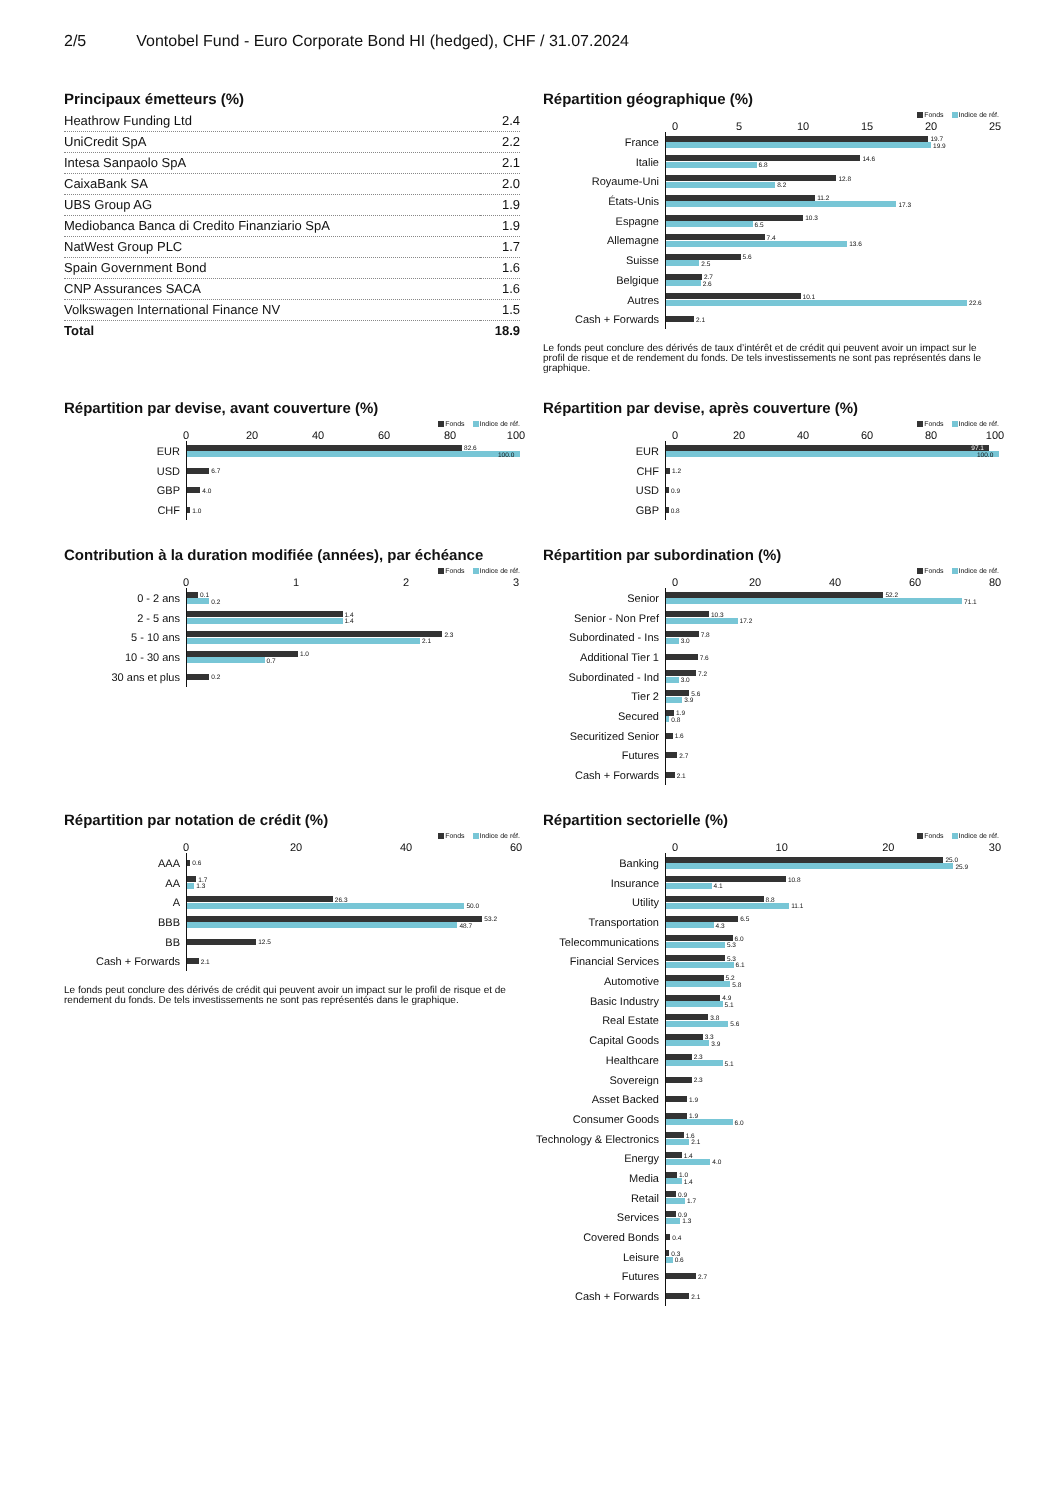2/5 Vontobel Fund - Euro Corporate Bond HI (hedged), CHF / 31.07.2024
Principaux émetteurs (%)
| Heathrow Funding Ltd | 2.4 |
| UniCredit SpA | 2.2 |
| Intesa Sanpaolo SpA | 2.1 |
| CaixaBank SA | 2.0 |
| UBS Group AG | 1.9 |
| Mediobanca Banca di Credito Finanziario SpA | 1.9 |
| NatWest Group PLC | 1.7 |
| Spain Government Bond | 1.6 |
| CNP Assurances SACA | 1.6 |
| Volkswagen International Finance NV | 1.5 |
| Total | 18.9 |
Répartition géographique (%)
Fonds Indice de réf.
05 10 15 20 25
France
19.7
19.9
Italie
14.6
6.8
Royaume-Uni
12.8
8.2
États-Unis
11.2
17.3
Espagne
10.3
6.5
Allemagne
7.4
13.6
Suisse
5.6
2.5
Belgique
2.7
2.6
Autres
10.1
22.6
Cash + Forwards
2.1
Le fonds peut conclure des dérivés de taux d’intérêt et de crédit qui peuvent avoir un impact sur le profil de risque et de rendement du fonds. De tels investissements ne sont pas représentés dans le graphique.
Répartition par devise, avant couverture (%)
Fonds Indice de réf.
0 20 40 60 80 100
EUR
82.6
100.0
USD
6.7
GBP
4.0
CHF
1.0
Répartition par devise, après couverture (%)
Fonds Indice de réf.
0 20 40 60 80 100
EUR
97.1
100.0
CHF
1.2
USD
0.9
GBP
0.8
Contribution à la duration modifiée (années), par échéance
Fonds Indice de réf.
0123
0 - 2 ans
0.1
0.2
2 - 5 ans
1.4
1.4
5 - 10 ans
2.3
2.1
10 - 30 ans
1.0
0.7
30 ans et plus
0.2
Répartition par subordination (%)
Fonds Indice de réf.
0 20 40 60 80
Senior
52.2
71.1
Senior - Non Pref
10.3
17.2
Subordinated - Ins
7.8
3.0
Additional Tier 1
7.6
Subordinated - Ind
7.2
3.0
Tier 2
5.6
3.9
Secured
1.9
0.8
Securitized Senior
1.6
Futures
2.7
Cash + Forwards
2.1
Répartition par notation de crédit (%)
Fonds Indice de réf.
0 20 40 60
AAA
0.6
AA
1.7
1.3
A
26.3
50.0
BBB
53.2
48.7
BB
12.5
Cash + Forwards
2.1
Le fonds peut conclure des dérivés de crédit qui peuvent avoir un impact sur le profil de risque et de rendement du fonds. De tels investissements ne sont pas représentés dans le graphique.
Répartition sectorielle (%)
Fonds Indice de réf.
0 10 20 30
Banking
25.0
25.9
Insurance
10.8
4.1
Utility
8.8
11.1
Transportation
6.5
4.3
Telecommunications
6.0
5.3
Financial Services
5.3
6.1
Automotive
5.2
5.8
Basic Industry
4.9
5.1
Real Estate
3.8
5.6
Capital Goods
3.3
3.9
Healthcare
2.3
5.1
Sovereign
2.3
Asset Backed
1.9
Consumer Goods
1.9
6.0
Technology & Electronics
1.6
2.1
Energy
1.4
4.0
Media
1.0
1.4
Retail
0.9
1.7
Services
0.9
1.3
Covered Bonds
0.4
Leisure
0.3
0.6
Futures
2.7
Cash + Forwards
2.1